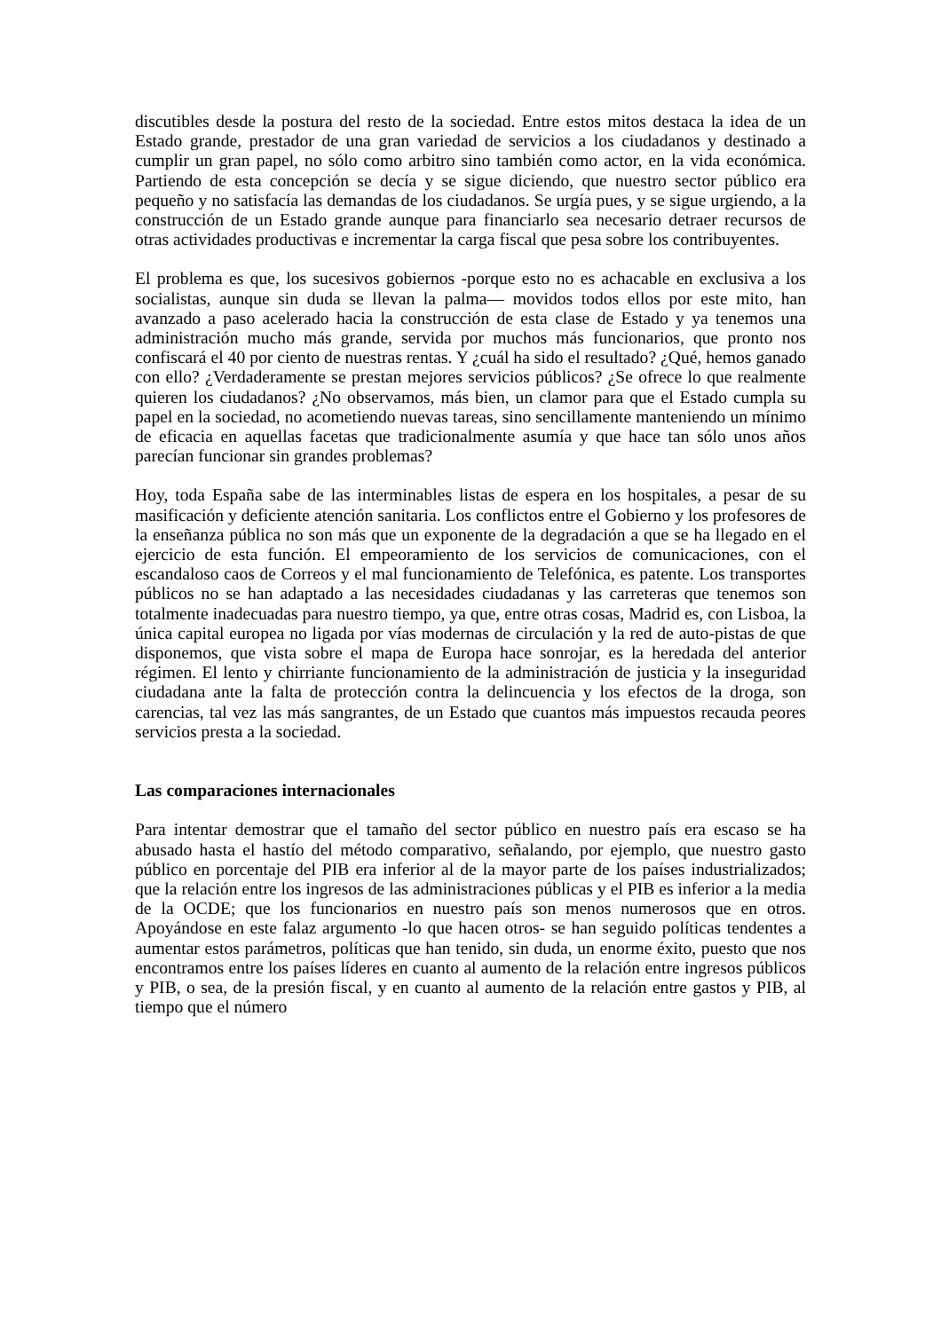discutibles desde la postura del resto de la sociedad. Entre estos mitos destaca la idea de un Estado grande, prestador de una gran variedad de servicios a los ciudadanos y destinado a cumplir un gran papel, no sólo como arbitro sino también como actor, en la vida económica. Partiendo de esta concepción se decía y se sigue diciendo, que nuestro sector público era pequeño y no satisfacía las demandas de los ciudadanos. Se urgía pues, y se sigue urgiendo, a la construcción de un Estado grande aunque para financiarlo sea necesario detraer recursos de otras actividades productivas e incrementar la carga fiscal que pesa sobre los contribuyentes.
El problema es que, los sucesivos gobiernos -porque esto no es achacable en exclusiva a los socialistas, aunque sin duda se llevan la palma— movidos todos ellos por este mito, han avanzado a paso acelerado hacia la construcción de esta clase de Estado y ya tenemos una administración mucho más grande, servida por muchos más funcionarios, que pronto nos confiscará el 40 por ciento de nuestras rentas. Y ¿cuál ha sido el resultado? ¿Qué, hemos ganado con ello? ¿Verdaderamente se prestan mejores servicios públicos? ¿Se ofrece lo que realmente quieren los ciudadanos? ¿No observamos, más bien, un clamor para que el Estado cumpla su papel en la sociedad, no acometiendo nuevas tareas, sino sencillamente manteniendo un mínimo de eficacia en aquellas facetas que tradicionalmente asumía y que hace tan sólo unos años parecían funcionar sin grandes problemas?
Hoy, toda España sabe de las interminables listas de espera en los hospitales, a pesar de su masificación y deficiente atención sanitaria. Los conflictos entre el Gobierno y los profesores de la enseñanza pública no son más que un exponente de la degradación a que se ha llegado en el ejercicio de esta función. El empeoramiento de los servicios de comunicaciones, con el escandaloso caos de Correos y el mal funcionamiento de Telefónica, es patente. Los transportes públicos no se han adaptado a las necesidades ciudadanas y las carreteras que tenemos son totalmente inadecuadas para nuestro tiempo, ya que, entre otras cosas, Madrid es, con Lisboa, la única capital europea no ligada por vías modernas de circulación y la red de auto-pistas de que disponemos, que vista sobre el mapa de Europa hace sonrojar, es la heredada del anterior régimen. El lento y chirriante funcionamiento de la administración de justicia y la inseguridad ciudadana ante la falta de protección contra la delincuencia y los efectos de la droga, son carencias, tal vez las más sangrantes, de un Estado que cuantos más impuestos recauda peores servicios presta a la sociedad.
Las comparaciones internacionales
Para intentar demostrar que el tamaño del sector público en nuestro país era escaso se ha abusado hasta el hastío del método comparativo, señalando, por ejemplo, que nuestro gasto público en porcentaje del PIB era inferior al de la mayor parte de los países industrializados; que la relación entre los ingresos de las administraciones públicas y el PIB es inferior a la media de la OCDE; que los funcionarios en nuestro país son menos numerosos que en otros. Apoyándose en este falaz argumento -lo que hacen otros- se han seguido políticas tendentes a aumentar estos parámetros, políticas que han tenido, sin duda, un enorme éxito, puesto que nos encontramos entre los países líderes en cuanto al aumento de la relación entre ingresos públicos y PIB, o sea, de la presión fiscal, y en cuanto al aumento de la relación entre gastos y PIB, al tiempo que el número